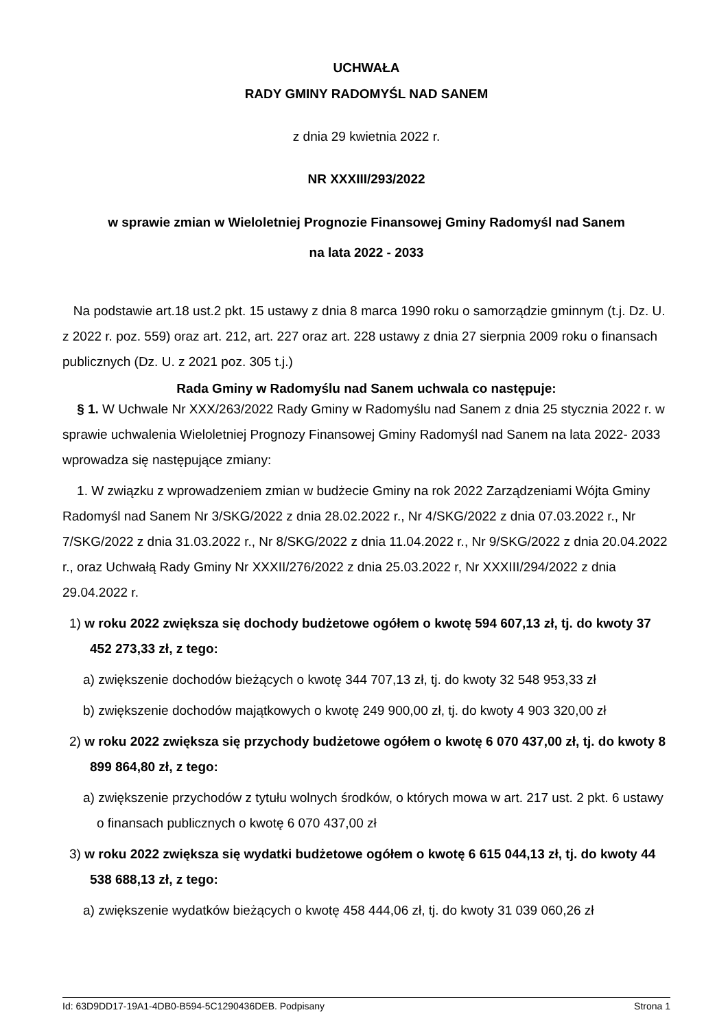UCHWAŁA
RADY GMINY RADOMYŚL NAD SANEM
z dnia 29 kwietnia 2022 r.
NR XXXIII/293/2022
w sprawie zmian w Wieloletniej Prognozie Finansowej Gminy Radomyśl nad Sanem
na lata 2022 - 2033
Na podstawie art.18 ust.2 pkt. 15 ustawy z dnia 8 marca 1990 roku o samorządzie gminnym (t.j. Dz. U. z 2022 r. poz. 559) oraz art. 212, art. 227 oraz art. 228 ustawy z dnia 27 sierpnia 2009 roku o finansach publicznych (Dz. U. z 2021 poz. 305 t.j.)
Rada Gminy w Radomyślu nad Sanem uchwala co następuje:
§ 1. W Uchwale Nr XXX/263/2022 Rady Gminy w Radomyślu nad Sanem z dnia 25 stycznia 2022 r. w sprawie uchwalenia Wieloletniej Prognozy Finansowej Gminy Radomyśl nad Sanem na lata 2022- 2033 wprowadza się następujące zmiany:
1. W związku z wprowadzeniem zmian w budżecie Gminy na rok 2022 Zarządzeniami Wójta Gminy Radomyśl nad Sanem Nr 3/SKG/2022 z dnia 28.02.2022 r., Nr 4/SKG/2022 z dnia 07.03.2022 r., Nr 7/SKG/2022 z dnia 31.03.2022 r., Nr 8/SKG/2022 z dnia 11.04.2022 r., Nr 9/SKG/2022 z dnia 20.04.2022 r., oraz Uchwałą Rady Gminy Nr XXXII/276/2022 z dnia 25.03.2022 r, Nr XXXIII/294/2022 z dnia 29.04.2022 r.
1) w roku 2022 zwiększa się dochody budżetowe ogółem o kwotę 594 607,13 zł, tj. do kwoty 37 452 273,33 zł, z tego:
a) zwiększenie dochodów bieżących o kwotę 344 707,13 zł, tj. do kwoty 32 548 953,33 zł
b) zwiększenie dochodów majątkowych o kwotę 249 900,00 zł, tj. do kwoty 4 903 320,00 zł
2) w roku 2022 zwiększa się przychody budżetowe ogółem o kwotę 6 070 437,00 zł, tj. do kwoty 8 899 864,80 zł, z tego:
a) zwiększenie przychodów z tytułu wolnych środków, o których mowa w art. 217 ust. 2 pkt. 6 ustawy o finansach publicznych o kwotę 6 070 437,00 zł
3) w roku 2022 zwiększa się wydatki budżetowe ogółem o kwotę 6 615 044,13 zł, tj. do kwoty 44 538 688,13 zł, z tego:
a) zwiększenie wydatków bieżących o kwotę 458 444,06 zł, tj. do kwoty 31 039 060,26 zł
Id: 63D9DD17-19A1-4DB0-B594-5C1290436DEB. Podpisany Strona 1